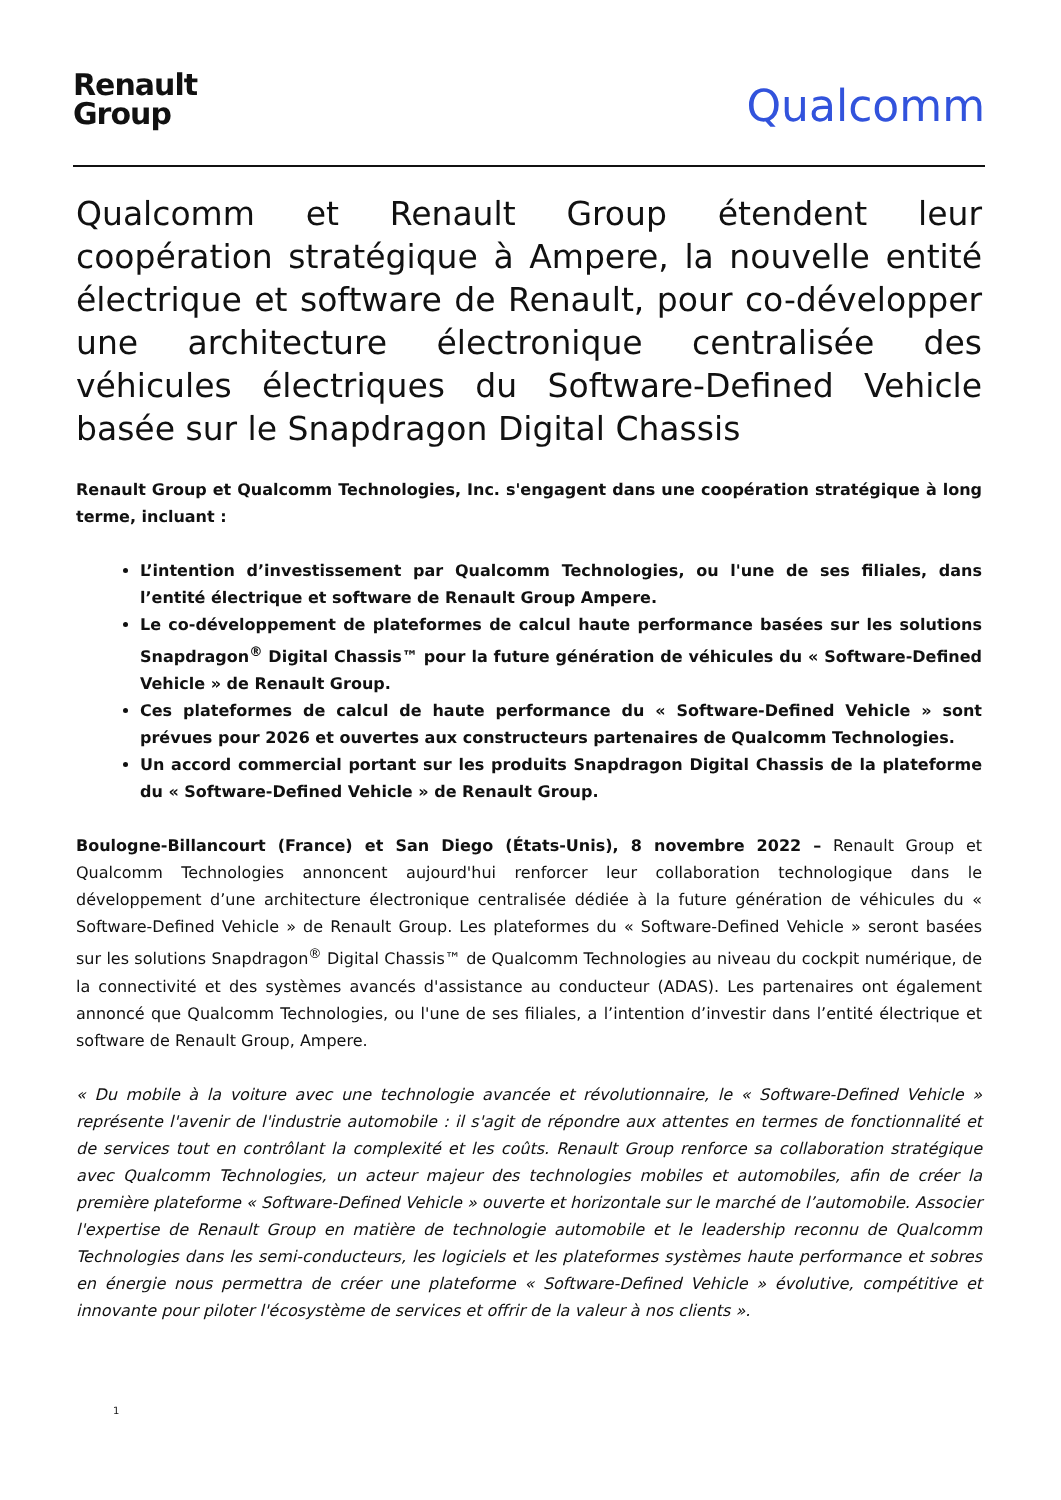Renault
Group
Qualcomm
Qualcomm et Renault Group étendent leur coopération stratégique à Ampere, la nouvelle entité électrique et software de Renault, pour co-développer une architecture électronique centralisée des véhicules électriques du Software-Defined Vehicle basée sur le Snapdragon Digital Chassis
Renault Group et Qualcomm Technologies, Inc. s'engagent dans une coopération stratégique à long terme, incluant :
L’intention d’investissement par Qualcomm Technologies, ou l'une de ses filiales, dans l’entité électrique et software de Renault Group Ampere.
Le co-développement de plateformes de calcul haute performance basées sur les solutions Snapdragon<sup>®</sup> Digital Chassis™ pour la future génération de véhicules du « Software-Defined Vehicle » de Renault Group.
Ces plateformes de calcul de haute performance du « Software-Defined Vehicle » sont prévues pour 2026 et ouvertes aux constructeurs partenaires de Qualcomm Technologies.
Un accord commercial portant sur les produits Snapdragon Digital Chassis de la plateforme du « Software-Defined Vehicle » de Renault Group.
Boulogne-Billancourt (France) et San Diego (États-Unis), 8 novembre 2022 – Renault Group et Qualcomm Technologies annoncent aujourd'hui renforcer leur collaboration technologique dans le développement d’une architecture électronique centralisée dédiée à la future génération de véhicules du « Software-Defined Vehicle » de Renault Group. Les plateformes du « Software-Defined Vehicle » seront basées sur les solutions Snapdragon<sup>®</sup> Digital Chassis™ de Qualcomm Technologies au niveau du cockpit numérique, de la connectivité et des systèmes avancés d'assistance au conducteur (ADAS). Les partenaires ont également annoncé que Qualcomm Technologies, ou l'une de ses filiales, a l’intention d’investir dans l’entité électrique et software de Renault Group, Ampere.
« Du mobile à la voiture avec une technologie avancée et révolutionnaire, le « Software-Defined Vehicle » représente l'avenir de l'industrie automobile : il s'agit de répondre aux attentes en termes de fonctionnalité et de services tout en contrôlant la complexité et les coûts. Renault Group renforce sa collaboration stratégique avec Qualcomm Technologies, un acteur majeur des technologies mobiles et automobiles, afin de créer la première plateforme « Software-Defined Vehicle » ouverte et horizontale sur le marché de l’automobile. Associer l'expertise de Renault Group en matière de technologie automobile et le leadership reconnu de Qualcomm Technologies dans les semi-conducteurs, les logiciels et les plateformes systèmes haute performance et sobres en énergie nous permettra de créer une plateforme « Software-Defined Vehicle » évolutive, compétitive et innovante pour piloter l'écosystème de services et offrir de la valeur à nos clients ».
1